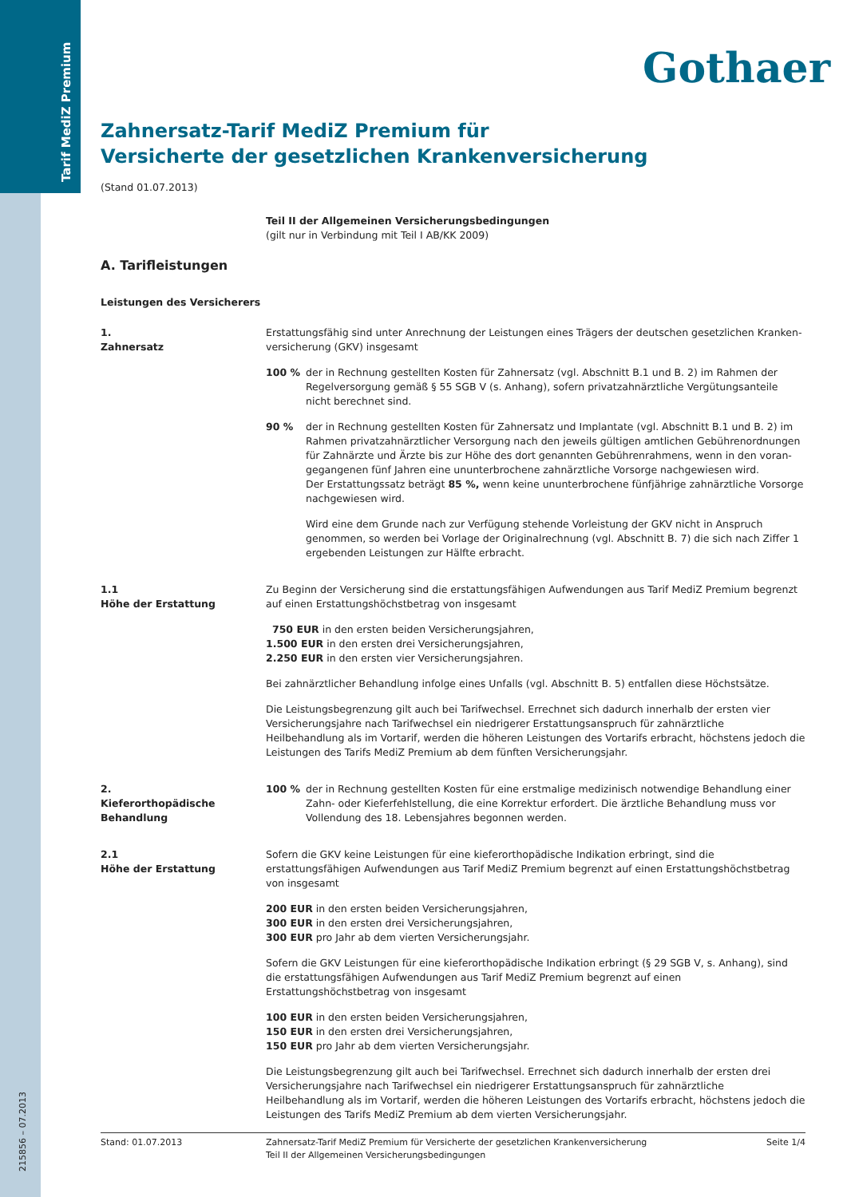Tarif MediZ Premium
215856 – 07.2013
Gothaer
Zahnersatz-Tarif MediZ Premium für
Versicherte der gesetzlichen Krankenversicherung
(Stand 01.07.2013)
Teil II der Allgemeinen Versicherungsbedingungen
(gilt nur in Verbindung mit Teil I AB/KK 2009)
A. Tarifleistungen
Leistungen des Versicherers
1.
Zahnersatz
Erstattungsfähig sind unter Anrechnung der Leistungen eines Trägers der deutschen gesetzlichen Kranken­versicherung (GKV) insgesamt
100 % der in Rechnung gestellten Kosten für Zahnersatz (vgl. Abschnitt B.1 und B. 2) im Rahmen der Regelversorgung gemäß § 55 SGB V (s. Anhang), sofern privatzahnärztliche Vergütungsanteile nicht berechnet sind.
90 % der in Rechnung gestellten Kosten für Zahnersatz und Implantate (vgl. Abschnitt B.1 und B. 2) im Rahmen privatzahnärztlicher Versorgung nach den jeweils gültigen amtlichen Gebührenordnungen für Zahnärzte und Ärzte bis zur Höhe des dort genannten Gebührenrahmens, wenn in den voran­gegangenen fünf Jahren eine ununterbrochene zahnärztliche Vorsorge nachgewiesen wird.
Der Erstattungssatz beträgt 85 %, wenn keine ununterbrochene fünfjährige zahnärztliche Vorsorge nachgewiesen wird.
Wird eine dem Grunde nach zur Verfügung stehende Vorleistung der GKV nicht in Anspruch genommen, so werden bei Vorlage der Originalrechnung (vgl. Abschnitt B. 7) die sich nach Ziffer 1 ergebenden Leistungen zur Hälfte erbracht.
1.1
Höhe der Erstattung
Zu Beginn der Versicherung sind die erstattungsfähigen Aufwendungen aus Tarif MediZ Premium begrenzt auf einen Erstattungshöchstbetrag von insgesamt
750 EUR in den ersten beiden Versicherungsjahren,
1.500 EUR in den ersten drei Versicherungsjahren,
2.250 EUR in den ersten vier Versicherungsjahren.
Bei zahnärztlicher Behandlung infolge eines Unfalls (vgl. Abschnitt B. 5) entfallen diese Höchstsätze.
Die Leistungsbegrenzung gilt auch bei Tarifwechsel. Errechnet sich dadurch innerhalb der ersten vier Versiche­rungsjahre nach Tarifwechsel ein niedrigerer Erstattungsanspruch für zahnärztliche Heilbehandlung als im Vortarif, werden die höheren Leistungen des Vortarifs erbracht, höchstens jedoch die Leistungen des Tarifs MediZ Premium ab dem fünften Versicherungsjahr.
2.
Kieferorthopädische Behandlung
100 % der in Rechnung gestellten Kosten für eine erstmalige medizinisch notwendige Behandlung einer Zahn- oder Kieferfehlstellung, die eine Korrektur erfordert. Die ärztliche Behandlung muss vor Vollendung des 18. Lebensjahres begonnen werden.
2.1
Höhe der Erstattung
Sofern die GKV keine Leistungen für eine kieferorthopädische Indikation erbringt, sind die erstattungsfähigen Aufwendungen aus Tarif MediZ Premium begrenzt auf einen Erstattungshöchstbetrag von insgesamt
200 EUR in den ersten beiden Versicherungsjahren,
300 EUR in den ersten drei Versicherungsjahren,
300 EUR pro Jahr ab dem vierten Versicherungsjahr.
Sofern die GKV Leistungen für eine kieferorthopädische Indikation erbringt (§ 29 SGB V, s. Anhang), sind die erstattungsfähigen Aufwendungen aus Tarif MediZ Premium begrenzt auf einen Erstattungshöchstbetrag von insgesamt
100 EUR in den ersten beiden Versicherungsjahren,
150 EUR in den ersten drei Versicherungsjahren,
150 EUR pro Jahr ab dem vierten Versicherungsjahr.
Die Leistungsbegrenzung gilt auch bei Tarifwechsel. Errechnet sich dadurch innerhalb der ersten drei Versiche­rungsjahre nach Tarifwechsel ein niedrigerer Erstattungsanspruch für zahnärztliche Heilbehandlung als im Vortarif, werden die höheren Leistungen des Vortarifs erbracht, höchstens jedoch die Leistungen des Tarifs MediZ Premium ab dem vierten Versicherungsjahr.
Stand: 01.07.2013 Zahnersatz-Tarif MediZ Premium für Versicherte der gesetzlichen Krankenversicherung
Teil II der Allgemeinen Versicherungsbedingungen
Seite 1/4